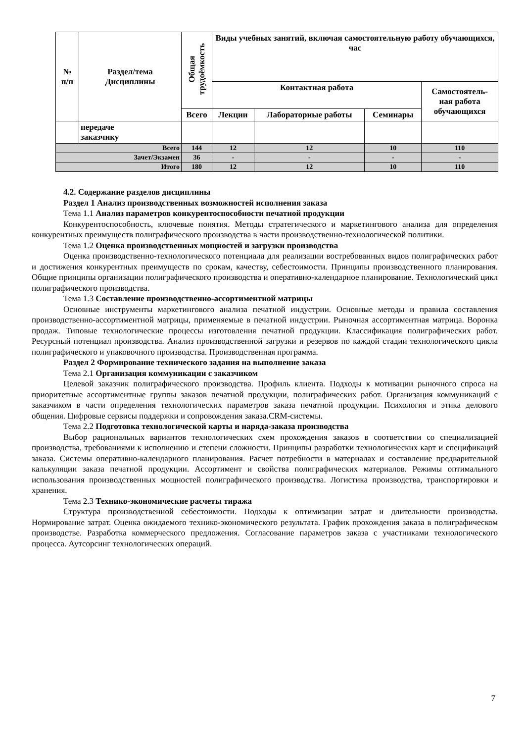| № п/п | Раздел/тема Дисциплины | Общая трудоёмкость | Виды учебных занятий, включая самостоятельную работу обучающихся, час | | | |
| --- | --- | --- | --- | --- | --- | --- |
| | | | Контактная работа | | | Самостоятель- ная работа обучающихся |
| | | Всего | Лекции | Лабораторные работы | Семинары | |
| | передаче заказчику | | | | | |
| Всего | | 144 | 12 | 12 | 10 | 110 |
| Зачет/Экзамен | | 36 | - | - | - | - |
| Итого | | 180 | 12 | 12 | 10 | 110 |
4.2. Содержание разделов дисциплины
Раздел 1 Анализ производственных возможностей исполнения заказа
Тема 1.1 Анализ параметров конкурентоспособности печатной продукции
Конкурентоспособность, ключевые понятия. Методы стратегического и маркетингового анализа для определения конкурентных преимуществ полиграфического производства в части производственно-технологической политики.
Тема 1.2 Оценка производственных мощностей и загрузки производства
Оценка производственно-технологического потенциала для реализации востребованных видов полиграфических работ и достижения конкурентных преимуществ по срокам, качеству, себестоимости. Принципы производственного планирования. Общие принципы организации полиграфического производства и оперативно-календарное планирование. Технологический цикл полиграфического производства.
Тема 1.3 Составление производственно-ассортиментной матрицы
Основные инструменты маркетингового анализа печатной индустрии. Основные методы и правила составления производственно-ассортиментной матрицы, применяемые в печатной индустрии. Рыночная ассортиментная матрица. Воронка продаж. Типовые технологические процессы изготовления печатной продукции. Классификация полиграфических работ. Ресурсный потенциал производства. Анализ производственной загрузки и резервов по каждой стадии технологического цикла полиграфического и упаковочного производства. Производственная программа.
Раздел 2 Формирование технического задания на выполнение заказа
Тема 2.1 Организация коммуникации с заказчиком
Целевой заказчик полиграфического производства. Профиль клиента. Подходы к мотивации рыночного спроса на приоритетные ассортиментные группы заказов печатной продукции, полиграфических работ. Организация коммуникаций с заказчиком в части определения технологических параметров заказа печатной продукции. Психология и этика делового общения. Цифровые сервисы поддержки и сопровождения заказа.CRM-системы.
Тема 2.2 Подготовка технологической карты и наряда-заказа производства
Выбор рациональных вариантов технологических схем прохождения заказов в соответствии со специализацией производства, требованиями к исполнению и степени сложности. Принципы разработки технологических карт и спецификаций заказа. Системы оперативно-календарного планирования. Расчет потребности в материалах и составление предварительной калькуляции заказа печатной продукции. Ассортимент и свойства полиграфических материалов. Режимы оптимального использования производственных мощностей полиграфического производства. Логистика производства, транспортировки и хранения.
Тема 2.3 Технико-экономические расчеты тиража
Структура производственной себестоимости. Подходы к оптимизации затрат и длительности производства. Нормирование затрат. Оценка ожидаемого технико-экономического результата. График прохождения заказа в полиграфическом производстве. Разработка коммерческого предложения. Согласование параметров заказа с участниками технологического процесса. Аутсорсинг технологических операций.
7